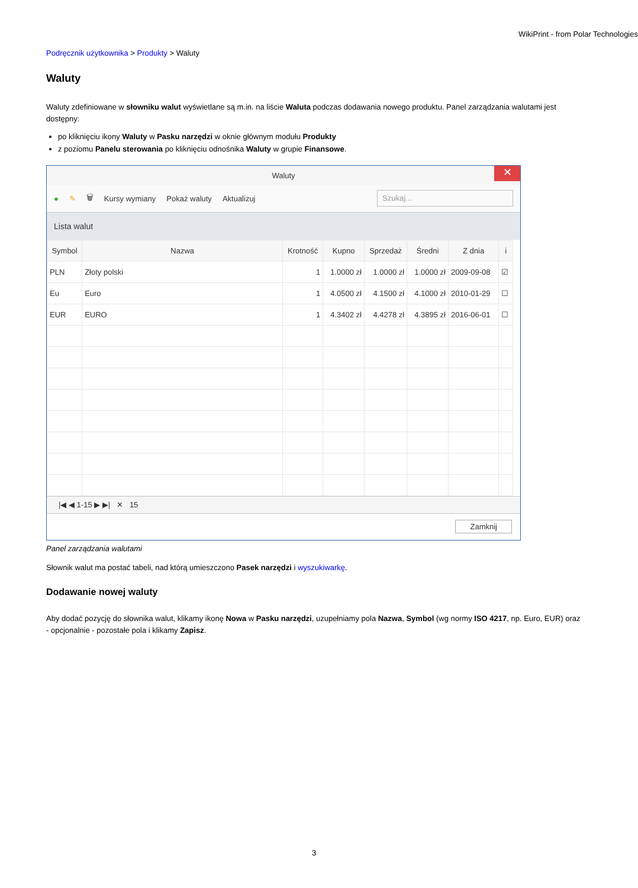WikiPrint - from Polar Technologies
Podręcznik użytkownika > Produkty > Waluty
Waluty
Waluty zdefiniowane w słowniku walut wyświetlane są m.in. na liście Waluta podczas dodawania nowego produktu. Panel zarządzania walutami jest dostępny:
po kliknięciu ikony Waluty w Pasku narzędzi w oknie głównym modułu Produkty
z poziomu Panelu sterowania po kliknięciu odnośnika Waluty w grupie Finansowe.
Waluty ✕
● ✎ 🗑 Kursy wymiany Pokaż waluty Aktualizuj Szukaj...
Lista walut
| Symbol | Nazwa | Krotność | Kupno | Sprzedaż | Średni | Z dnia | i |
| --- | --- | --- | --- | --- | --- | --- | --- |
| PLN | Złoty polski | 1 | 1.0000 zł | 1.0000 zł | 1.0000 zł | 2009-09-08 | ☑ |
| Eu | Euro | 1 | 4.0500 zł | 4.1500 zł | 4.1000 zł | 2010-01-29 | ☐ |
| EUR | EURO | 1 | 4.3402 zł | 4.4278 zł | 4.3895 zł | 2016-06-01 | ☐ |
|◀ ◀ 1-15 ▶ ▶| ✕ 15
Zamknij
Panel zarządzania walutami
Słownik walut ma postać tabeli, nad którą umieszczono Pasek narzędzi i wyszukiwarkę.
Dodawanie nowej waluty
Aby dodać pozycję do słownika walut, klikamy ikonę Nowa w Pasku narzędzi, uzupełniamy pola Nazwa, Symbol (wg normy ISO 4217, np. Euro, EUR) oraz - opcjonalnie - pozostałe pola i klikamy Zapisz.
3